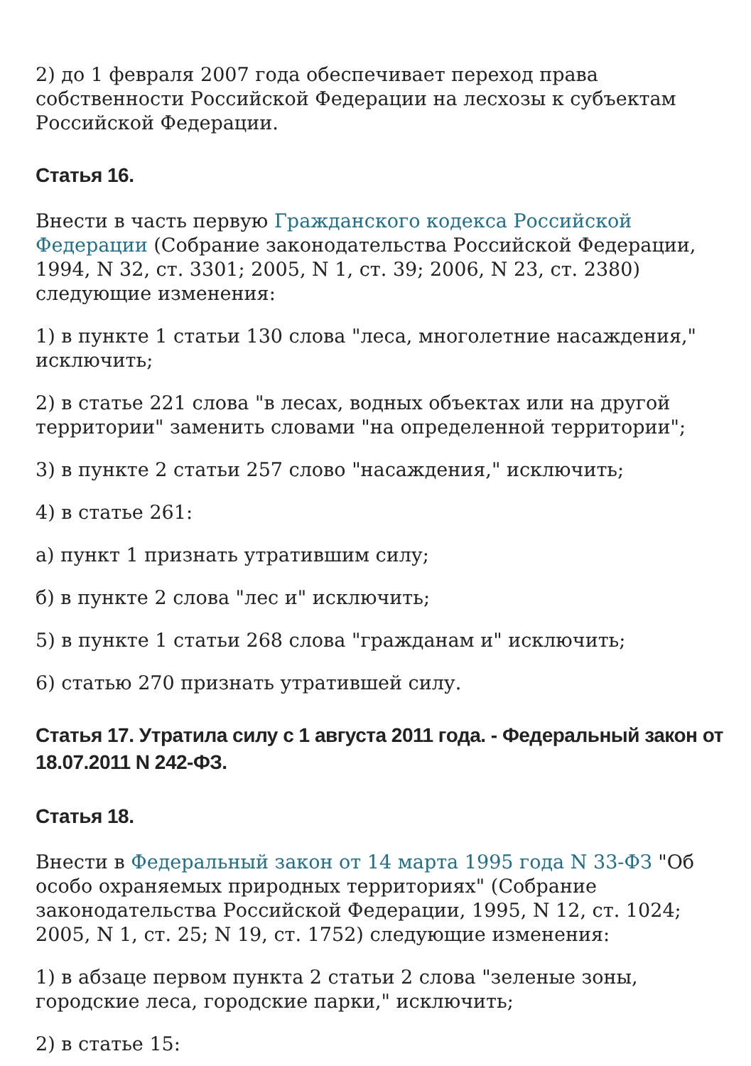2) до 1 февраля 2007 года обеспечивает переход права собственности Российской Федерации на лесхозы к субъектам Российской Федерации.
Статья 16.
Внести в часть первую Гражданского кодекса Российской Федерации (Собрание законодательства Российской Федерации, 1994, N 32, ст. 3301; 2005, N 1, ст. 39; 2006, N 23, ст. 2380) следующие изменения:
1) в пункте 1 статьи 130 слова "леса, многолетние насаждения," исключить;
2) в статье 221 слова "в лесах, водных объектах или на другой территории" заменить словами "на определенной территории";
3) в пункте 2 статьи 257 слово "насаждения," исключить;
4) в статье 261:
а) пункт 1 признать утратившим силу;
б) в пункте 2 слова "лес и" исключить;
5) в пункте 1 статьи 268 слова "гражданам и" исключить;
6) статью 270 признать утратившей силу.
Статья 17. Утратила силу с 1 августа 2011 года. - Федеральный закон от 18.07.2011 N 242-ФЗ.
Статья 18.
Внести в Федеральный закон от 14 марта 1995 года N 33-ФЗ "Об особо охраняемых природных территориях" (Собрание законодательства Российской Федерации, 1995, N 12, ст. 1024; 2005, N 1, ст. 25; N 19, ст. 1752) следующие изменения:
1) в абзаце первом пункта 2 статьи 2 слова "зеленые зоны, городские леса, городские парки," исключить;
2) в статье 15: